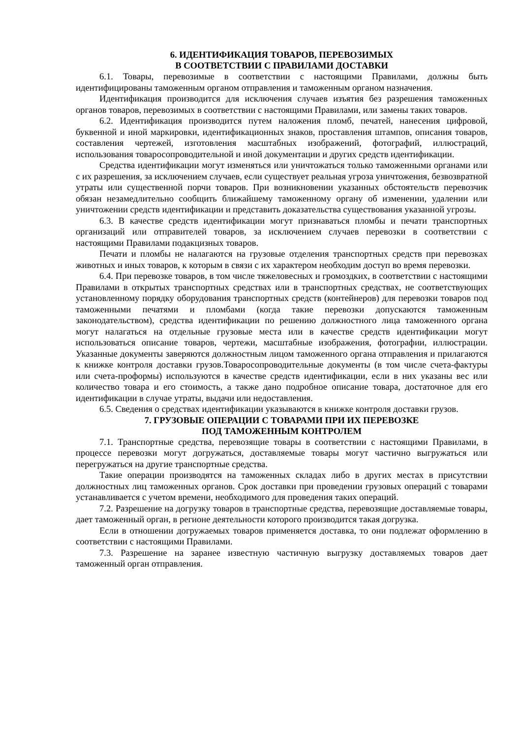6. ИДЕНТИФИКАЦИЯ ТОВАРОВ, ПЕРЕВОЗИМЫХ
В СООТВЕТСТВИИ С ПРАВИЛАМИ ДОСТАВКИ
6.1. Товары, перевозимые в соответствии с настоящими Правилами, должны быть идентифицированы таможенным органом отправления и таможенным органом назначения.
Идентификация производится для исключения случаев изъятия без разрешения таможенных органов товаров, перевозимых в соответствии с настоящими Правилами, или замены таких товаров.
6.2. Идентификация производится путем наложения пломб, печатей, нанесения цифровой, буквенной и иной маркировки, идентификационных знаков, проставления штампов, описания товаров, составления чертежей, изготовления масштабных изображений, фотографий, иллюстраций, использования товаросопроводительной и иной документации и других средств идентификации.
Средства идентификации могут изменяться или уничтожаться только таможенными органами или с их разрешения, за исключением случаев, если существует реальная угроза уничтожения, безвозвратной утраты или существенной порчи товаров. При возникновении указанных обстоятельств перевозчик обязан незамедлительно сообщить ближайшему таможенному органу об изменении, удалении или уничтожении средств идентификации и представить доказательства существования указанной угрозы.
6.3. В качестве средств идентификации могут признаваться пломбы и печати транспортных организаций или отправителей товаров, за исключением случаев перевозки в соответствии с настоящими Правилами подакцизных товаров.
Печати и пломбы не налагаются на грузовые отделения транспортных средств при перевозках животных и иных товаров, к которым в связи с их характером необходим доступ во время перевозки.
6.4. При перевозке товаров, в том числе тяжеловесных и громоздких, в соответствии с настоящими Правилами в открытых транспортных средствах или в транспортных средствах, не соответствующих установленному порядку оборудования транспортных средств (контейнеров) для перевозки товаров под таможенными печатями и пломбами (когда такие перевозки допускаются таможенным законодательством), средства идентификации по решению должностного лица таможенного органа могут налагаться на отдельные грузовые места или в качестве средств идентификации могут использоваться описание товаров, чертежи, масштабные изображения, фотографии, иллюстрации. Указанные документы заверяются должностным лицом таможенного органа отправления и прилагаются к книжке контроля доставки грузов.Товаросопроводительные документы (в том числе счета-фактуры или счета-проформы) используются в качестве средств идентификации, если в них указаны вес или количество товара и его стоимость, а также дано подробное описание товара, достаточное для его идентификации в случае утраты, выдачи или недоставления.
6.5. Сведения о средствах идентификации указываются в книжке контроля доставки грузов.
7. ГРУЗОВЫЕ ОПЕРАЦИИ С ТОВАРАМИ ПРИ ИХ ПЕРЕВОЗКЕ
ПОД ТАМОЖЕННЫМ КОНТРОЛЕМ
7.1. Транспортные средства, перевозящие товары в соответствии с настоящими Правилами, в процессе перевозки могут догружаться, доставляемые товары могут частично выгружаться или перегружаться на другие транспортные средства.
Такие операции производятся на таможенных складах либо в других местах в присутствии должностных лиц таможенных органов. Срок доставки при проведении грузовых операций с товарами устанавливается с учетом времени, необходимого для проведения таких операций.
7.2. Разрешение на догрузку товаров в транспортные средства, перевозящие доставляемые товары, дает таможенный орган, в регионе деятельности которого производится такая догрузка.
Если в отношении догружаемых товаров применяется доставка, то они подлежат оформлению в соответствии с настоящими Правилами.
7.3. Разрешение на заранее известную частичную выгрузку доставляемых товаров дает таможенный орган отправления.